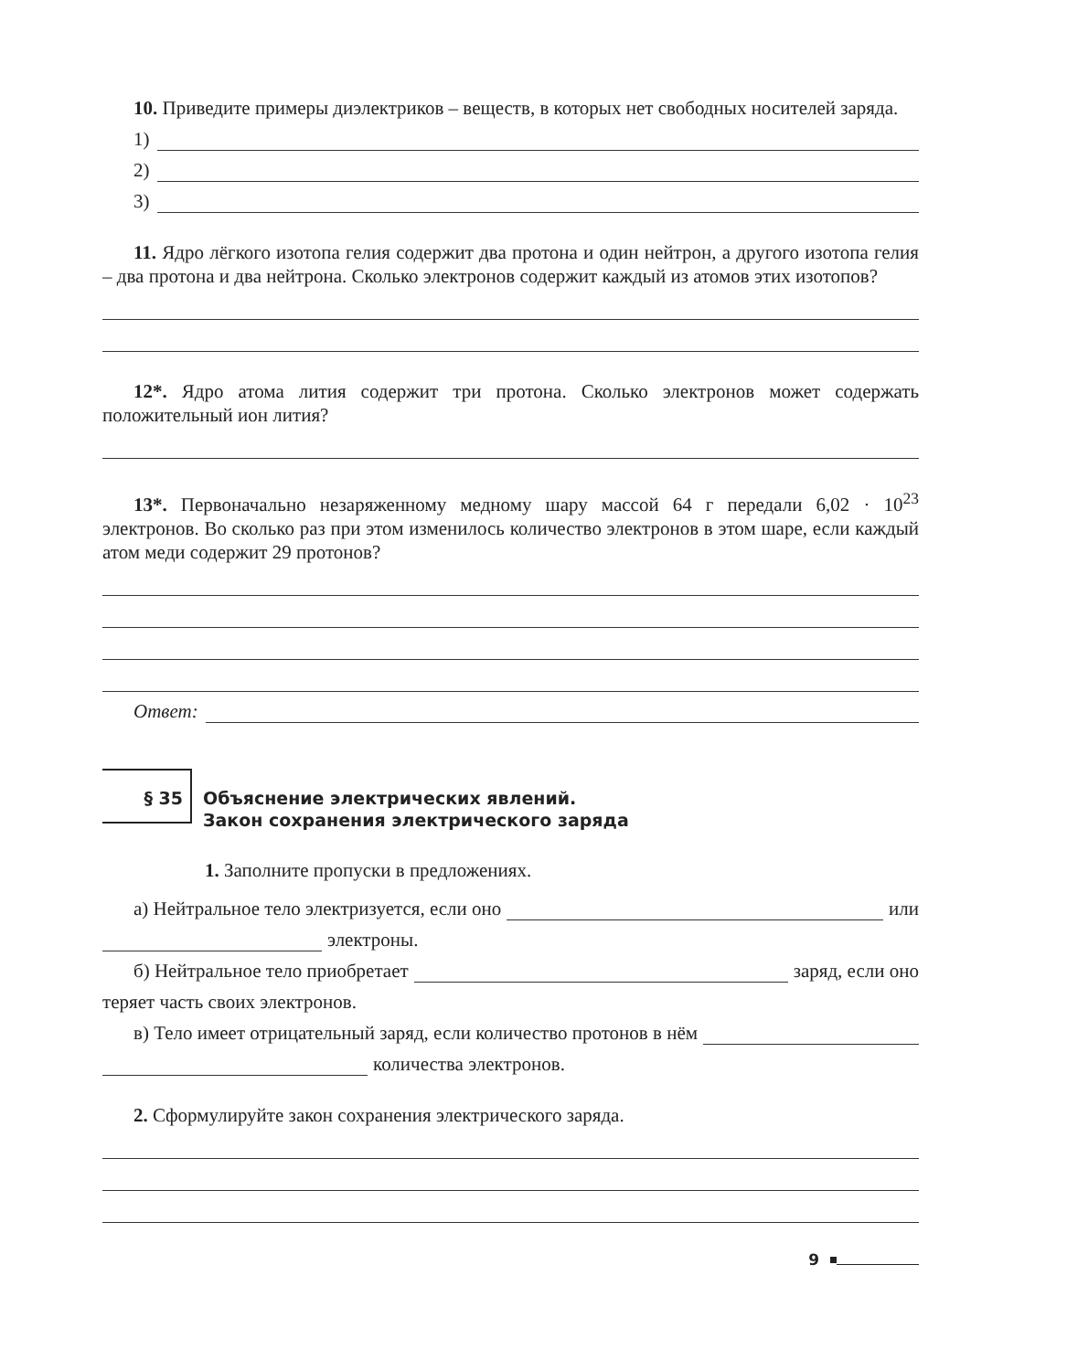10. Приведите примеры диэлектриков – веществ, в которых нет свободных носителей заряда.
1)
2)
3)
11. Ядро лёгкого изотопа гелия содержит два протона и один нейтрон, а другого изотопа гелия – два протона и два нейтрона. Сколько электронов содержит каждый из атомов этих изотопов?
12*. Ядро атома лития содержит три протона. Сколько электронов может содержать положительный ион лития?
13*. Первоначально незаряженному медному шару массой 64 г передали 6,02 · 10<sup>23</sup> электронов. Во сколько раз при этом изменилось количество электронов в этом шаре, если каждый атом меди содержит 29 протонов?
Ответ:
§ 35
Объяснение электрических явлений.
Закон сохранения электрического заряда
1. Заполните пропуски в предложениях.
а) Нейтральное тело электризуется, если оно
или
электроны.
б) Нейтральное тело приобретает
заряд, если оно
теряет часть своих электронов.
в) Тело имеет отрицательный заряд, если количество протонов в нём
количества электронов.
2. Сформулируйте закон сохранения электрического заряда.
9